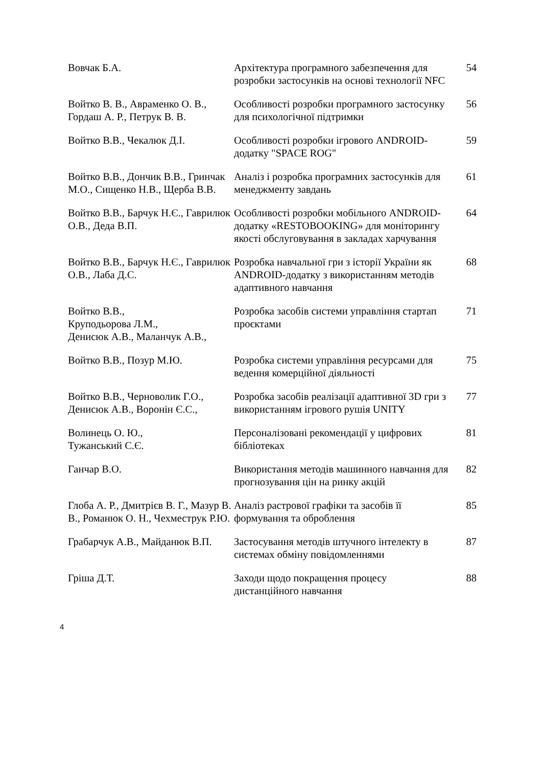| Вовчак Б.А. | Архітектура програмного забезпечення для розробки застосунків на основі технології NFC | 54 |
| Войтко В. В., Авраменко О. В., Гордаш А. Р., Петрук В. В. | Особливості розробки програмного застосунку для психологічної підтримки | 56 |
| Войтко В.В., Чекалюк Д.І. | Особливості розробки ігрового ANDROID-додатку "SPACE ROG" | 59 |
| Войтко В.В., Дончик В.В., Гринчак М.О., Сищенко Н.В., Щерба В.В. | Аналіз і розробка програмних застосунків для менеджменту завдань | 61 |
| Войтко В.В., Барчук Н.Є., Гаврилюк О.В., Деда В.П. | Особливості розробки мобільного ANDROID-додатку «RESTOBOOKING» для моніторингу якості обслуговування в закладах харчування | 64 |
| Войтко В.В., Барчук Н.Є., Гаврилюк О.В., Лаба Д.С. | Розробка навчальної гри з історії України як ANDROID-додатку з використанням методів адаптивного навчання | 68 |
| Войтко В.В., Круподьорова Л.М., Денисюк А.В., Маланчук А.В., | Розробка засобів системи управління стартап проєктами | 71 |
| Войтко В.В., Позур М.Ю. | Розробка системи управління ресурсами для ведення комерційної діяльності | 75 |
| Войтко В.В., Черноволик Г.О., Денисюк А.В., Воронін Є.С., | Розробка засобів реалізації адаптивної 3D гри з використанням ігрового рушія UNITY | 77 |
| Волинець О. Ю., Тужанський С.Є. | Персоналізовані рекомендації у цифрових бібліотеках | 81 |
| Ганчар В.О. | Використання методів машинного навчання для прогнозування цін на ринку акцій | 82 |
| Глоба А. Р., Дмитрієв В. Г., Мазур В. В., Романюк О. Н., Чехместрук Р.Ю. | Аналіз растрової графіки та засобів її формування та оброблення | 85 |
| Грабарчук А.В., Майданюк В.П. | Застосування методів штучного інтелекту в системах обміну повідомленнями | 87 |
| Гріша Д.Т. | Заходи щодо покращення процесу дистанційного навчання | 88 |
4